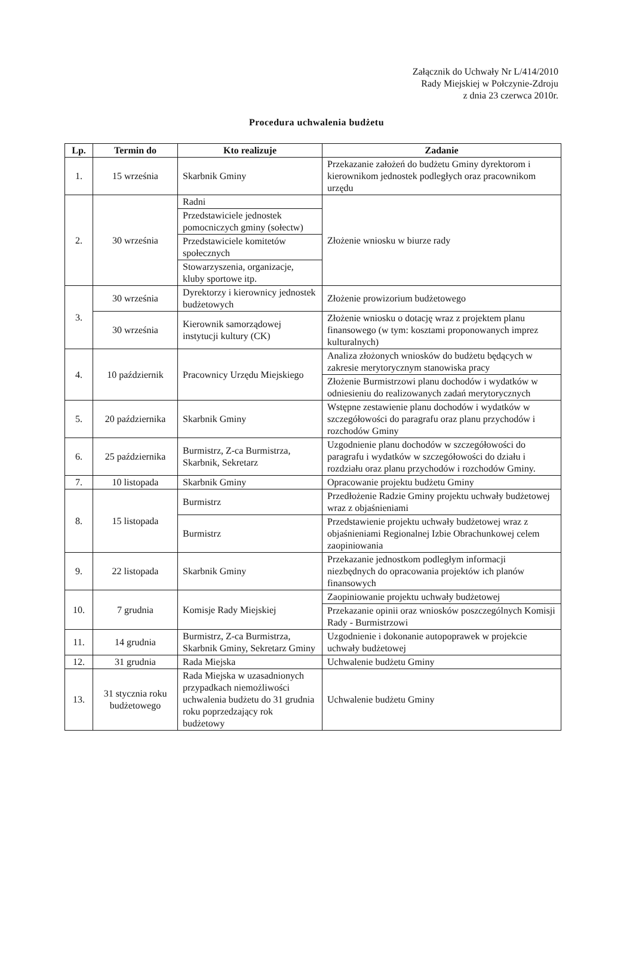Załącznik do Uchwały Nr L/414/2010
Rady Miejskiej w Połczynie-Zdroju
z dnia 23 czerwca 2010r.
Procedura uchwalenia budżetu
| Lp. | Termin do | Kto realizuje | Zadanie |
| --- | --- | --- | --- |
| 1. | 15 września | Skarbnik Gminy | Przekazanie założeń do budżetu Gminy dyrektorom i kierownikom jednostek podległych oraz pracownikom urzędu |
| 2. | 30 września | Radni | Złożenie wniosku w biurze rady |
| | | Przedstawiciele jednostek pomocniczych gminy (sołectw) | |
| | | Przedstawiciele komitetów społecznych | |
| | | Stowarzyszenia, organizacje, kluby sportowe itp. | |
| 3. | 30 września | Dyrektorzy i kierownicy jednostek budżetowych | Złożenie prowizorium budżetowego |
| | 30 września | Kierownik samorządowej instytucji kultury (CK) | Złożenie wniosku o dotację wraz z projektem planu finansowego (w tym: kosztami proponowanych imprez kulturalnych) |
| 4. | 10 październik | Pracownicy Urzędu Miejskiego | Analiza złożonych wniosków do budżetu będących w zakresie merytorycznym stanowiska pracy |
| | | | Złożenie Burmistrzowi planu dochodów i wydatków w odniesieniu do realizowanych zadań merytorycznych |
| 5. | 20 października | Skarbnik Gminy | Wstępne zestawienie planu dochodów i wydatków w szczegółowości do paragrafu oraz planu przychodów i rozchodów Gminy |
| 6. | 25 października | Burmistrz, Z-ca Burmistrza, Skarbnik, Sekretarz | Uzgodnienie planu dochodów w szczegółowości do paragrafu i wydatków w szczegółowości do działu i rozdziału oraz planu przychodów i rozchodów Gminy. |
| 7. | 10 listopada | Skarbnik Gminy | Opracowanie projektu budżetu Gminy |
| 8. | 15 listopada | Burmistrz | Przedłożenie Radzie Gminy projektu uchwały budżetowej wraz z objaśnieniami |
| | | Burmistrz | Przedstawienie projektu uchwały budżetowej wraz z objaśnieniami Regionalnej Izbie Obrachunkowej celem zaopiniowania |
| 9. | 22 listopada | Skarbnik Gminy | Przekazanie jednostkom podległym informacji niezbędnych do opracowania projektów ich planów finansowych |
| 10. | 7 grudnia | Komisje Rady Miejskiej | Zaopiniowanie projektu uchwały budżetowej |
| | | | Przekazanie opinii oraz wniosków poszczególnych Komisji Rady - Burmistrzowi |
| 11. | 14 grudnia | Burmistrz, Z-ca Burmistrza, Skarbnik Gminy, Sekretarz Gminy | Uzgodnienie i dokonanie autopoprawek w projekcie uchwały budżetowej |
| 12. | 31 grudnia | Rada Miejska | Uchwalenie budżetu Gminy |
| 13. | 31 stycznia roku budżetowego | Rada Miejska w uzasadnionych przypadkach niemożliwości uchwalenia budżetu do 31 grudnia roku poprzedzający rok budżetowy | Uchwalenie budżetu Gminy |